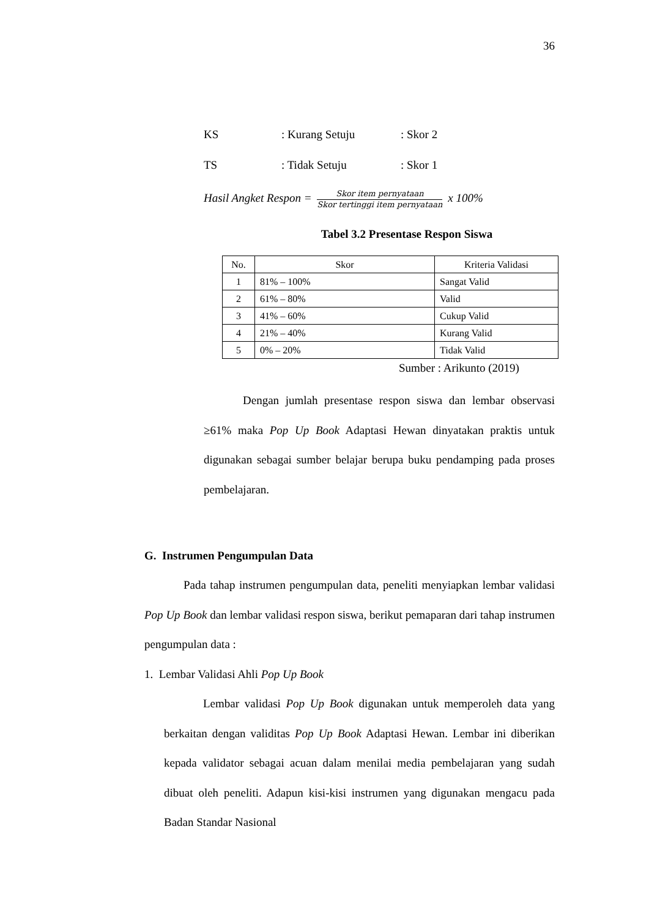36
KS: Kurang Setuju: Skor 2
TS: Tidak Setuju: Skor 1
Hasil Angket Respon = Skor item pernyataan Skor tertinggi item pernyataan x 100%
Tabel 3.2 Presentase Respon Siswa
| No. | Skor | Kriteria Validasi |
| --- | --- | --- |
| 1 | 81% – 100% | Sangat Valid |
| 2 | 61% – 80% | Valid |
| 3 | 41% – 60% | Cukup Valid |
| 4 | 21% – 40% | Kurang Valid |
| 5 | 0% – 20% | Tidak Valid |
Sumber : Arikunto (2019)
Dengan jumlah presentase respon siswa dan lembar observasi ≥61% maka Pop Up Book Adaptasi Hewan dinyatakan praktis untuk digunakan sebagai sumber belajar berupa buku pendamping pada proses pembelajaran.
G. Instrumen Pengumpulan Data
Pada tahap instrumen pengumpulan data, peneliti menyiapkan lembar validasi Pop Up Book dan lembar validasi respon siswa, berikut pemaparan dari tahap instrumen pengumpulan data :
1. Lembar Validasi Ahli Pop Up Book
Lembar validasi Pop Up Book digunakan untuk memperoleh data yang berkaitan dengan validitas Pop Up Book Adaptasi Hewan. Lembar ini diberikan kepada validator sebagai acuan dalam menilai media pembelajaran yang sudah dibuat oleh peneliti. Adapun kisi-kisi instrumen yang digunakan mengacu pada Badan Standar Nasional